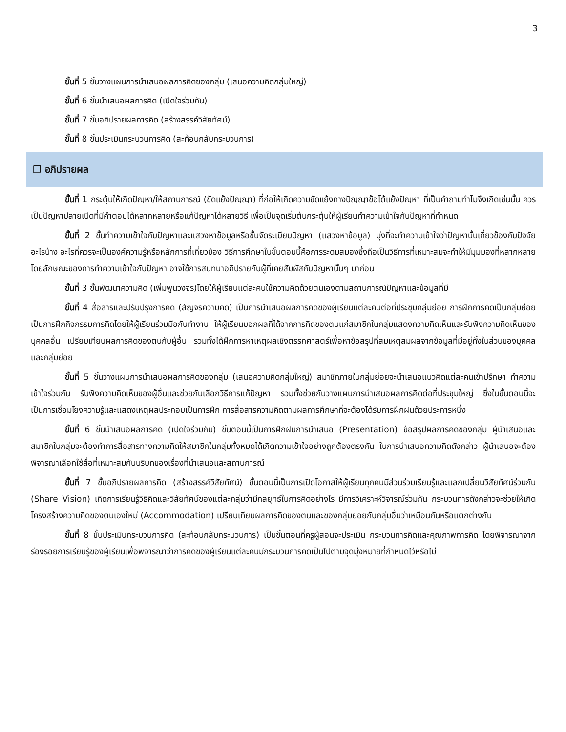3
ขั้นที่ 5 ขั้นวางแผนการนำเสนอผลการคิดของกลุ่ม (เสนอความคิดกลุ่มใหญ่)
ขั้นที่ 6 ขั้นนำเสนอผลการคิด (เปิดใจร่วมกัน)
ขั้นที่ 7 ขั้นอภิปรายผลการคิด (สร้างสรรค์วิสัยทัศน์)
ขั้นที่ 8 ขั้นประเมินกระบวนการคิด (สะท้อนกลับกระบวนการ)
❐ อภิปรายผล
ขั้นที่ 1 กระตุ้นให้เกิดปัญหา/ให้สถานการณ์ (ขัดแย้งปัญญา) ที่ก่อให้เกิดความขัดแย้งทางปัญญาข้อโต้แย้งปัญหา ที่เป็นคำถามทำไมจึงเกิดเช่นนั้น ควรเป็นปัญหาปลายเปิดที่มีคำตอบได้หลากหลายหรือแก้ปัญหาได้หลายวิธี เพื่อเป็นจุดเริ่มต้นกระตุ้นให้ผู้เรียนทำความเข้าใจกับปัญหาที่กำหนด
ขั้นที่ 2 ขั้นทำความเข้าใจกับปัญหาและแสวงหาข้อมูลหรือขั้นจัดระเบียบปัญหา (แสวงหาข้อมูล) มุ่งที่จะทำความเข้าใจว่าปัญหานั้นเกี่ยวข้องกับปัจจัยอะไรบ้าง อะไรที่ควรจะเป็นองค์ความรู้หรือหลักการที่เกี่ยวข้อง วิธีการศึกษาในขั้นตอนนี้คือการระดมสมองซึ่งถือเป็นวิธีการที่เหมาะสมจะทำให้มีมุมมองที่หลากหลาย โดยลักษณะของการทำความเข้าใจกับปัญหา อาจใช้การสนทนาอภิปรายกับผู้ที่เคยสัมผัสกับปัญหานั้นๆ มาก่อน
ขั้นที่ 3 ขั้นพัฒนาความคิด (เพิ่มพูนวงจร)โดยให้ผู้เรียนแต่ละคนใช้ความคิดด้วยตนเองตามสถานการณ์ปัญหาและข้อมูลที่มี
ขั้นที่ 4 สื่อสารและปรับปรุงการคิด (สัญจรความคิด) เป็นการนำเสนอผลการคิดของผู้เรียนแต่ละคนต่อที่ประชุมกลุ่มย่อย การฝึกการคิดเป็นกลุ่มย่อย เป็นการฝึกกิจกรรมการคิดโดยให้ผู้เรียนร่วมมือกันทำงาน ให้ผู้เรียนบอกผลที่ได้จากการคิดของตนแก่สมาชิกในกลุ่มแสดงความคิดเห็นและรับฟังความคิดเห็นของบุคคลอื่น เปรียบเทียบผลการคิดของตนกับผู้อื่น รวมทั้งได้ฝึกการหาเหตุผลเชิงตรรกศาสตร์เพื่อหาข้อสรุปที่สมเหตุสมผลจากข้อมูลที่มีอยู่ทั้งในส่วนของบุคคลและกลุ่มย่อย
ขั้นที่ 5 ขั้นวางแผนการนำเสนอผลการคิดของกลุ่ม (เสนอความคิดกลุ่มใหญ่) สมาชิกภายในกลุ่มย่อยจะนำเสนอแนวคิดแต่ละคนเข้าปรึกษา ทำความเข้าใจร่วมกัน รับฟังความคิดเห็นของผู้อื่นและช่วยกันเลือกวิธีการแก้ปัญหา รวมทั้งช่วยกันวางแผนการนำเสนอผลการคิดต่อที่ประชุมใหญ่ ซึ่งในขั้นตอนนี้จะเป็นการเชื่อมโยงความรู้และแสดงเหตุผลประกอบเป็นการฝึก การสื่อสารความคิดตามผลการศึกษาที่จะต้องได้รับการฝึกฝนด้วยประการหนึ่ง
ขั้นที่ 6 ขั้นนำเสนอผลการคิด (เปิดใจร่วมกัน) ขั้นตอนนี้เป็นการฝึกฝนการนำเสนอ (Presentation) ข้อสรุปผลการคิดของกลุ่ม ผู้นำเสนอและสมาชิกในกลุ่มจะต้องทำการสื่อสารทางความคิดให้สมาชิกในกลุ่มทั้งหมดได้เกิดความเข้าใจอย่างถูกต้องตรงกัน ในการนำเสนอความคิดดังกล่าว ผู้นำเสนอจะต้องพิจารณาเลือกใช้สื่อที่เหมาะสมกับบริบทของเรื่องที่นำเสนอและสถานการณ์
ขั้นที่ 7 ขั้นอภิปรายผลการคิด (สร้างสรรค์วิสัยทัศน์) ขั้นตอนนี้เป็นการเปิดโอกาสให้ผู้เรียนทุกคนมีส่วนร่วมเรียนรู้และแลกเปลี่ยนวิสัยทัศน์ร่วมกัน (Share Vision) เกิดการเรียนรู้วิธีคิดและวิสัยทัศน์ของแต่ละกลุ่มว่ามีกลยุทธ์ในการคิดอย่างไร มีการวิเคราะห์วิจารณ์ร่วมกัน กระบวนการดังกล่าวจะช่วยให้เกิดโครงสร้างความคิดของตนเองใหม่ (Accommodation) เปรียบเทียบผลการคิดของตนและของกลุ่มย่อยกับกลุ่มอื่นว่าเหมือนกันหรือแตกต่างกัน
ขั้นที่ 8 ขั้นประเมินกระบวนการคิด (สะท้อนกลับกระบวนการ) เป็นขั้นตอนที่ครูผู้สอนจะประเมิน กระบวนการคิดและคุณภาพการคิด โดยพิจารณาจากร่องรอยการเรียนรู้ของผู้เรียนเพื่อพิจารณาว่าการคิดของผู้เรียนแต่ละคนมีกระบวนการคิดเป็นไปตามจุดมุ่งหมายที่กำหนดไว้หรือไม่